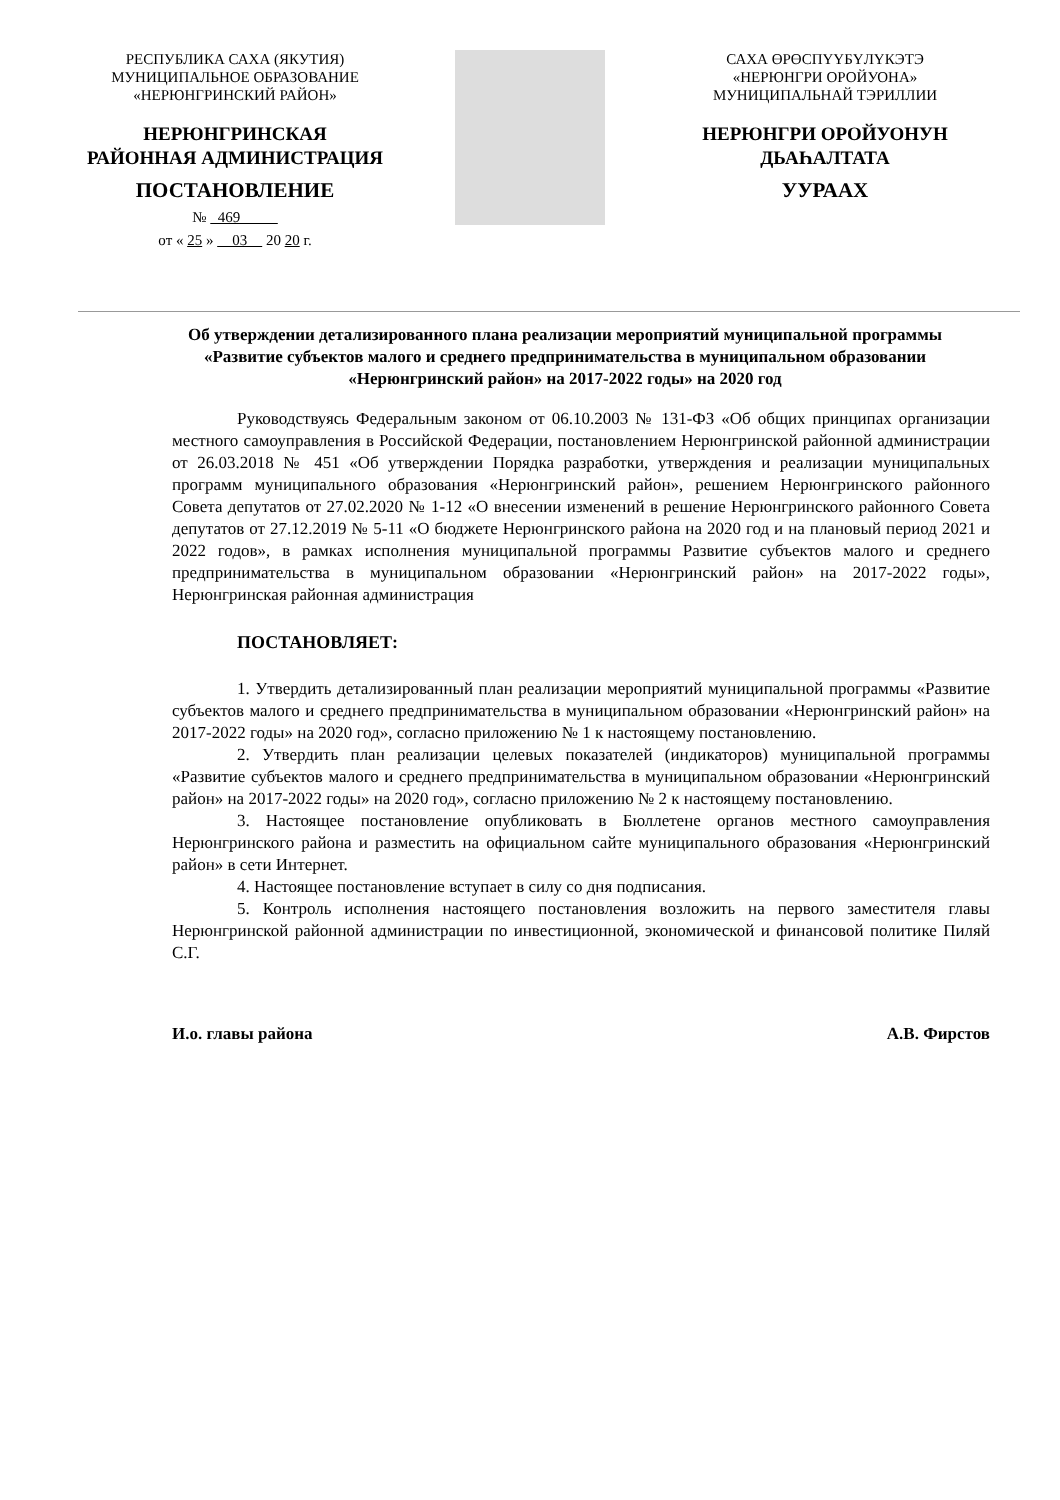РЕСПУБЛИКА САХА (ЯКУТИЯ)
МУНИЦИПАЛЬНОЕ ОБРАЗОВАНИЕ
«НЕРЮНГРИНСКИЙ РАЙОН»
НЕРЮНГРИНСКАЯ
РАЙОННАЯ АДМИНИСТРАЦИЯ
ПОСТАНОВЛЕНИЕ
№ 469
от « 25 » 03 20 20 г.
САХА ӨРӨСПҮҮБҮЛҮКЭТЭ
«НЕРЮНГРИ ОРОЙУОНА»
МУНИЦИПАЛЬНАЙ ТЭРИЛЛИИ
НЕРЮНГРИ ОРОЙУОНУН
ДЬАҺАЛТАТА
УУРААХ
Об утверждении детализированного плана реализации мероприятий муниципальной программы «Развитие субъектов малого и среднего предпринимательства в муниципальном образовании «Нерюнгринский район» на 2017-2022 годы» на 2020 год
Руководствуясь Федеральным законом от 06.10.2003 № 131-ФЗ «Об общих принципах организации местного самоуправления в Российской Федерации, постановлением Нерюнгринской районной администрации от 26.03.2018 № 451 «Об утверждении Порядка разработки, утверждения и реализации муниципальных программ муниципального образования «Нерюнгринский район», решением Нерюнгринского районного Совета депутатов от 27.02.2020 № 1-12 «О внесении изменений в решение Нерюнгринского районного Совета депутатов от 27.12.2019 № 5-11 «О бюджете Нерюнгринского района на 2020 год и на плановый период 2021 и 2022 годов», в рамках исполнения муниципальной программы Развитие субъектов малого и среднего предпринимательства в муниципальном образовании «Нерюнгринский район» на 2017-2022 годы», Нерюнгринская районная администрация
ПОСТАНОВЛЯЕТ:
1. Утвердить детализированный план реализации мероприятий муниципальной программы «Развитие субъектов малого и среднего предпринимательства в муниципальном образовании «Нерюнгринский район» на 2017-2022 годы» на 2020 год», согласно приложению № 1 к настоящему постановлению.
2. Утвердить план реализации целевых показателей (индикаторов) муниципальной программы «Развитие субъектов малого и среднего предпринимательства в муниципальном образовании «Нерюнгринский район» на 2017-2022 годы» на 2020 год», согласно приложению № 2 к настоящему постановлению.
3. Настоящее постановление опубликовать в Бюллетене органов местного самоуправления Нерюнгринского района и разместить на официальном сайте муниципального образования «Нерюнгринский район» в сети Интернет.
4. Настоящее постановление вступает в силу со дня подписания.
5. Контроль исполнения настоящего постановления возложить на первого заместителя главы Нерюнгринской районной администрации по инвестиционной, экономической и финансовой политике Пиляй С.Г.
И.о. главы района А.В. Фирстов